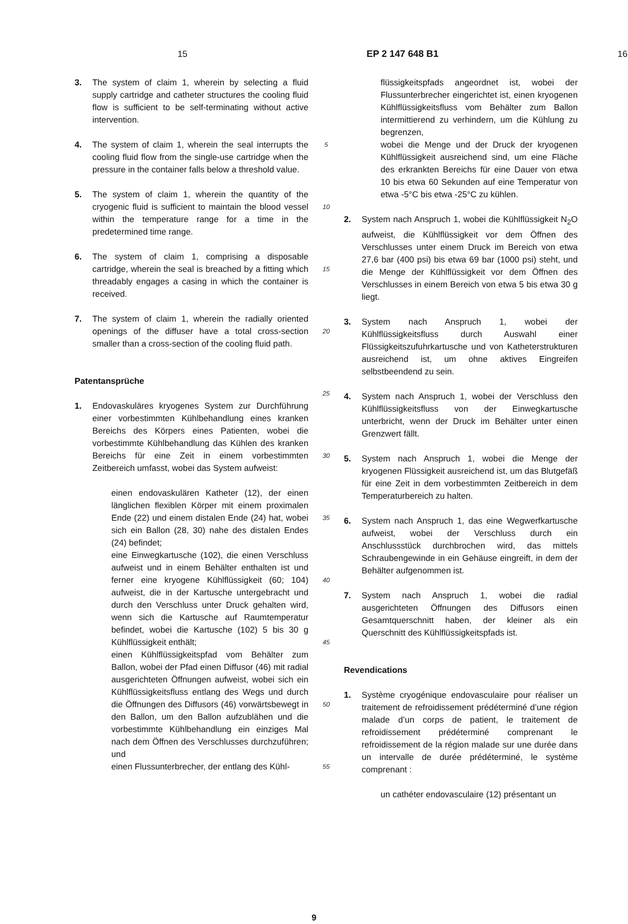15 EP 2 147 648 B1 16
3. The system of claim 1, wherein by selecting a fluid supply cartridge and catheter structures the cooling fluid flow is sufficient to be self-terminating without active intervention.
4. The system of claim 1, wherein the seal interrupts the cooling fluid flow from the single-use cartridge when the pressure in the container falls below a threshold value.
5. The system of claim 1, wherein the quantity of the cryogenic fluid is sufficient to maintain the blood vessel within the temperature range for a time in the predetermined time range.
6. The system of claim 1, comprising a disposable cartridge, wherein the seal is breached by a fitting which threadably engages a casing in which the container is received.
7. The system of claim 1, wherein the radially oriented openings of the diffuser have a total cross-section smaller than a cross-section of the cooling fluid path.
Patentansprüche
1. Endovaskuläres kryogenes System zur Durchführung einer vorbestimmten Kühlbehandlung eines kranken Bereichs des Körpers eines Patienten, wobei die vorbestimmte Kühlbehandlung das Kühlen des kranken Bereichs für eine Zeit in einem vorbestimmten Zeitbereich umfasst, wobei das System aufweist:
einen endovaskulären Katheter (12), der einen länglichen flexiblen Körper mit einem proximalen Ende (22) und einem distalen Ende (24) hat, wobei sich ein Ballon (28, 30) nahe des distalen Endes (24) befindet;
eine Einwegkartusche (102), die einen Verschluss aufweist und in einem Behälter enthalten ist und ferner eine kryogene Kühlflüssigkeit (60; 104) aufweist, die in der Kartusche untergebracht und durch den Verschluss unter Druck gehalten wird, wenn sich die Kartusche auf Raumtemperatur befindet, wobei die Kartusche (102) 5 bis 30 g Kühlflüssigkeit enthält;
einen Kühlflüssigkeitspfad vom Behälter zum Ballon, wobei der Pfad einen Diffusor (46) mit radial ausgerichteten Öffnungen aufweist, wobei sich ein Kühlflüssigkeitsfluss entlang des Wegs und durch die Öffnungen des Diffusors (46) vorwärtsbewegt in den Ballon, um den Ballon aufzublähen und die vorbestimmte Kühlbehandlung ein einziges Mal nach dem Öffnen des Verschlusses durchzuführen; und
einen Flussunterbrecher, der entlang des Kühl-
5
10
15
20
25
30
35
40
45
50
55
flüssigkeitspfads angeordnet ist, wobei der Flussunterbrecher eingerichtet ist, einen kryogenen Kühlflüssigkeitsfluss vom Behälter zum Ballon intermittierend zu verhindern, um die Kühlung zu begrenzen,
wobei die Menge und der Druck der kryogenen Kühlflüssigkeit ausreichend sind, um eine Fläche des erkrankten Bereichs für eine Dauer von etwa 10 bis etwa 60 Sekunden auf eine Temperatur von etwa -5°C bis etwa -25°C zu kühlen.
2. System nach Anspruch 1, wobei die Kühlflüssigkeit N<sub>2</sub>O aufweist, die Kühlflüssigkeit vor dem Öffnen des Verschlusses unter einem Druck im Bereich von etwa 27,6 bar (400 psi) bis etwa 69 bar (1000 psi) steht, und die Menge der Kühlflüssigkeit vor dem Öffnen des Verschlusses in einem Bereich von etwa 5 bis etwa 30 g liegt.
3. System nach Anspruch 1, wobei der Kühlflüssigkeitsfluss durch Auswahl einer Flüssigkeitszufuhrkartusche und von Katheterstrukturen ausreichend ist, um ohne aktives Eingreifen selbstbeendend zu sein.
4. System nach Anspruch 1, wobei der Verschluss den Kühlflüssigkeitsfluss von der Einwegkartusche unterbricht, wenn der Druck im Behälter unter einen Grenzwert fällt.
5. System nach Anspruch 1, wobei die Menge der kryogenen Flüssigkeit ausreichend ist, um das Blutgefäß für eine Zeit in dem vorbestimmten Zeitbereich in dem Temperaturbereich zu halten.
6. System nach Anspruch 1, das eine Wegwerfkartusche aufweist, wobei der Verschluss durch ein Anschlussstück durchbrochen wird, das mittels Schraubengewinde in ein Gehäuse eingreift, in dem der Behälter aufgenommen ist.
7. System nach Anspruch 1, wobei die radial ausgerichteten Öffnungen des Diffusors einen Gesamtquerschnitt haben, der kleiner als ein Querschnitt des Kühlflüssigkeitspfads ist.
Revendications
1. Système cryogénique endovasculaire pour réaliser un traitement de refroidissement prédéterminé d’une région malade d’un corps de patient, le traitement de refroidissement prédéterminé comprenant le refroidissement de la région malade sur une durée dans un intervalle de durée prédéterminé, le système comprenant :
un cathéter endovasculaire (12) présentant un
9